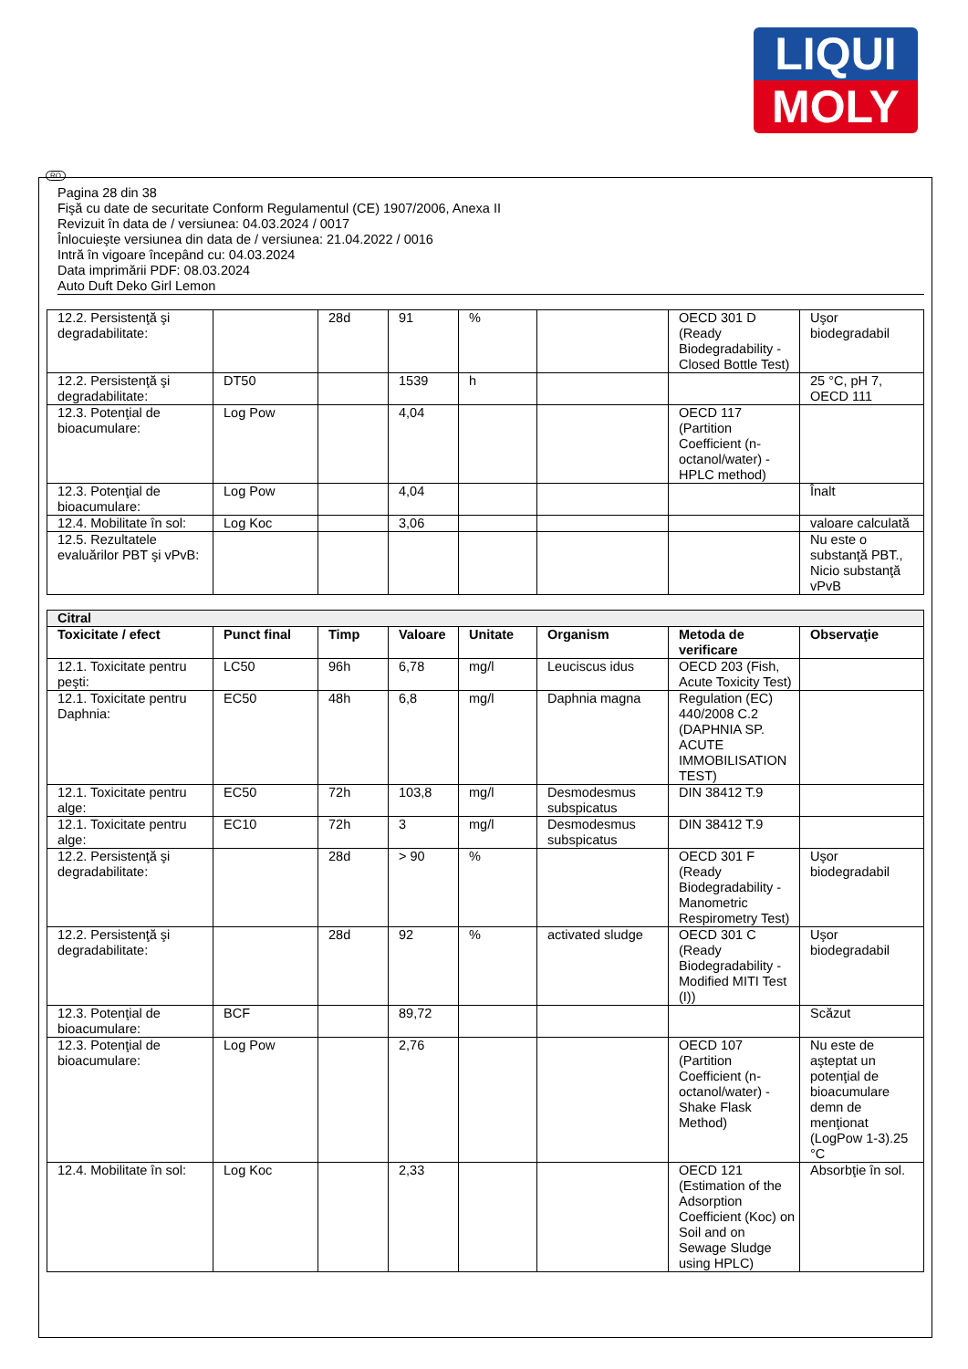LIQUI
MOLY
RO
Pagina 28 din 38
Fişă cu date de securitate Conform Regulamentul (CE) 1907/2006, Anexa II
Revizuit în data de / versiunea: 04.03.2024 / 0017
Înlocuieşte versiunea din data de / versiunea: 21.04.2022 / 0016
Intră în vigoare începând cu: 04.03.2024
Data imprimării PDF: 08.03.2024
Auto Duft Deko Girl Lemon
| 12.2. Persistenţă şi degradabilitate: | | 28d | 91 | % | | OECD 301 D (Ready Biodegradability - Closed Bottle Test) | Uşor biodegradabil |
| 12.2. Persistenţă şi degradabilitate: | DT50 | | 1539 | h | | | 25 °C, pH 7, OECD 111 |
| 12.3. Potenţial de bioacumulare: | Log Pow | | 4,04 | | | OECD 117 (Partition Coefficient (n-octanol/water) - HPLC method) | |
| 12.3. Potenţial de bioacumulare: | Log Pow | | 4,04 | | | | Înalt |
| 12.4. Mobilitate în sol: | Log Koc | | 3,06 | | | | valoare calculată |
| 12.5. Rezultatele evaluărilor PBT şi vPvB: | | | | | | | Nu este o substanţă PBT., Nicio substanţă vPvB |
| Citral | | | | | | | |
| Toxicitate / efect | Punct final | Timp | Valoare | Unitate | Organism | Metoda de verificare | Observaţie |
| 12.1. Toxicitate pentru peşti: | LC50 | 96h | 6,78 | mg/l | Leuciscus idus | OECD 203 (Fish, Acute Toxicity Test) | |
| 12.1. Toxicitate pentru Daphnia: | EC50 | 48h | 6,8 | mg/l | Daphnia magna | Regulation (EC) 440/2008 C.2 (DAPHNIA SP. ACUTE IMMOBILISATION TEST) | |
| 12.1. Toxicitate pentru alge: | EC50 | 72h | 103,8 | mg/l | Desmodesmus subspicatus | DIN 38412 T.9 | |
| 12.1. Toxicitate pentru alge: | EC10 | 72h | 3 | mg/l | Desmodesmus subspicatus | DIN 38412 T.9 | |
| 12.2. Persistenţă şi degradabilitate: | | 28d | > 90 | % | | OECD 301 F (Ready Biodegradability - Manometric Respirometry Test) | Uşor biodegradabil |
| 12.2. Persistenţă şi degradabilitate: | | 28d | 92 | % | activated sludge | OECD 301 C (Ready Biodegradability - Modified MITI Test (I)) | Uşor biodegradabil |
| 12.3. Potenţial de bioacumulare: | BCF | | 89,72 | | | | Scăzut |
| 12.3. Potenţial de bioacumulare: | Log Pow | | 2,76 | | | OECD 107 (Partition Coefficient (n-octanol/water) - Shake Flask Method) | Nu este de aşteptat un potenţial de bioacumulare demn de menţionat (LogPow 1-3).25 °C |
| 12.4. Mobilitate în sol: | Log Koc | | 2,33 | | | OECD 121 (Estimation of the Adsorption Coefficient (Koc) on Soil and on Sewage Sludge using HPLC) | Absorbţie în sol. |